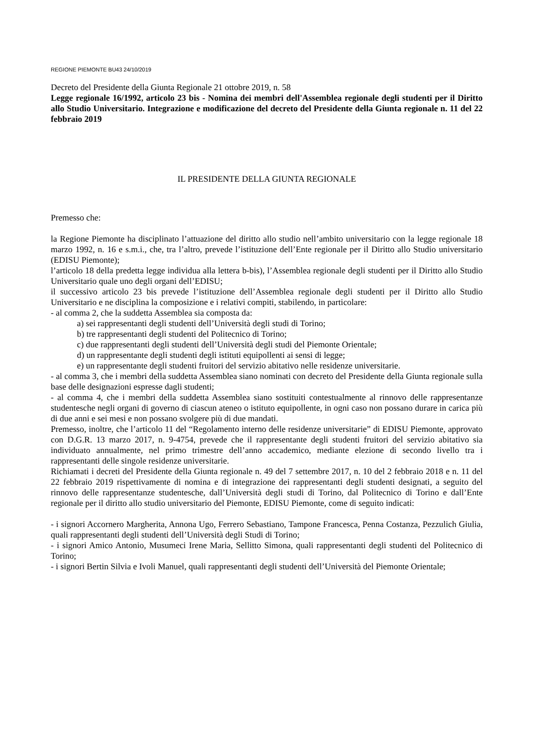REGIONE PIEMONTE BU43 24/10/2019
Decreto del Presidente della Giunta Regionale 21 ottobre 2019, n. 58
Legge regionale 16/1992, articolo 23 bis - Nomina dei membri dell'Assemblea regionale degli studenti per il Diritto allo Studio Universitario. Integrazione e modificazione del decreto del Presidente della Giunta regionale n. 11 del 22 febbraio 2019
IL PRESIDENTE DELLA GIUNTA REGIONALE
Premesso che:
la Regione Piemonte ha disciplinato l’attuazione del diritto allo studio nell’ambito universitario con la legge regionale 18 marzo 1992, n. 16 e s.m.i., che, tra l’altro, prevede l’istituzione dell’Ente regionale per il Diritto allo Studio universitario (EDISU Piemonte);
l’articolo 18 della predetta legge individua alla lettera b-bis), l’Assemblea regionale degli studenti per il Diritto allo Studio Universitario quale uno degli organi dell’EDISU;
il successivo articolo 23 bis prevede l’istituzione dell’Assemblea regionale degli studenti per il Diritto allo Studio Universitario e ne disciplina la composizione e i relativi compiti, stabilendo, in particolare:
- al comma 2, che la suddetta Assemblea sia composta da:
a) sei rappresentanti degli studenti dell’Università degli studi di Torino;
b) tre rappresentanti degli studenti del Politecnico di Torino;
c) due rappresentanti degli studenti dell’Università degli studi del Piemonte Orientale;
d) un rappresentante degli studenti degli istituti equipollenti ai sensi di legge;
e) un rappresentante degli studenti fruitori del servizio abitativo nelle residenze universitarie.
- al comma 3, che i membri della suddetta Assemblea siano nominati con decreto del Presidente della Giunta regionale sulla base delle designazioni espresse dagli studenti;
- al comma 4, che i membri della suddetta Assemblea siano sostituiti contestualmente al rinnovo delle rappresentanze studentesche negli organi di governo di ciascun ateneo o istituto equipollente, in ogni caso non possano durare in carica più di due anni e sei mesi e non possano svolgere più di due mandati.
Premesso, inoltre, che l’articolo 11 del “Regolamento interno delle residenze universitarie” di EDISU Piemonte, approvato con D.G.R. 13 marzo 2017, n. 9-4754, prevede che il rappresentante degli studenti fruitori del servizio abitativo sia individuato annualmente, nel primo trimestre dell’anno accademico, mediante elezione di secondo livello tra i rappresentanti delle singole residenze universitarie.
Richiamati i decreti del Presidente della Giunta regionale n. 49 del 7 settembre 2017, n. 10 del 2 febbraio 2018 e n. 11 del 22 febbraio 2019 rispettivamente di nomina e di integrazione dei rappresentanti degli studenti designati, a seguito del rinnovo delle rappresentanze studentesche, dall’Università degli studi di Torino, dal Politecnico di Torino e dall’Ente regionale per il diritto allo studio universitario del Piemonte, EDISU Piemonte, come di seguito indicati:
- i signori Accornero Margherita, Annona Ugo, Ferrero Sebastiano, Tampone Francesca, Penna Costanza, Pezzulich Giulia, quali rappresentanti degli studenti dell’Università degli Studi di Torino;
- i signori Amico Antonio, Musumeci Irene Maria, Sellitto Simona, quali rappresentanti degli studenti del Politecnico di Torino;
- i signori Bertin Silvia e Ivoli Manuel, quali rappresentanti degli studenti dell’Università del Piemonte Orientale;